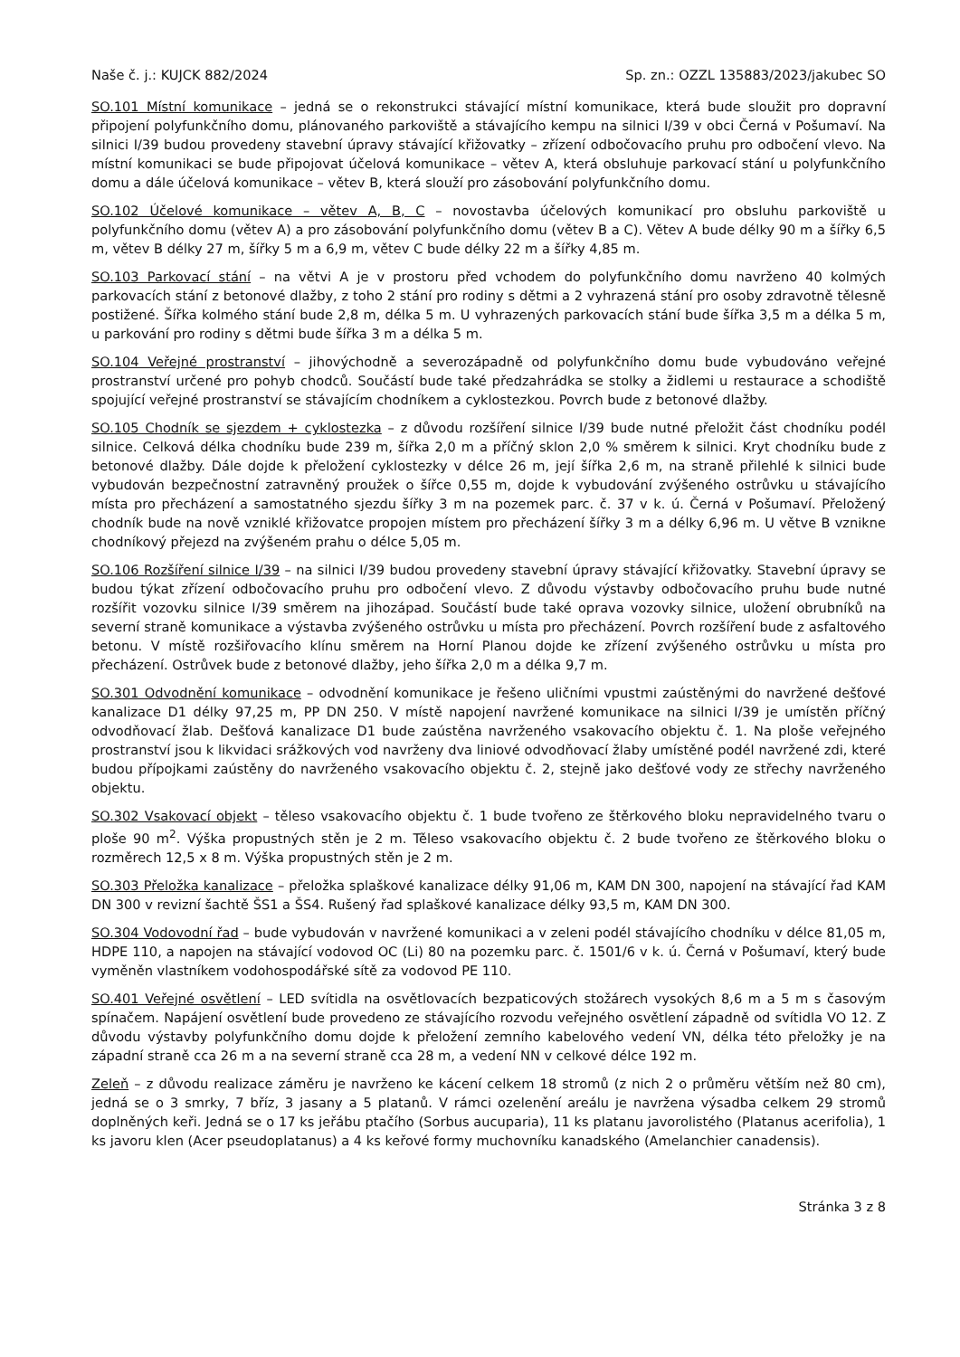Naše č. j.: KUJCK 882/2024 Sp. zn.: OZZL 135883/2023/jakubec SO
SO.101 Místní komunikace – jedná se o rekonstrukci stávající místní komunikace, která bude sloužit pro dopravní připojení polyfunkčního domu, plánovaného parkoviště a stávajícího kempu na silnici I/39 v obci Černá v Pošumaví. Na silnici I/39 budou provedeny stavební úpravy stávající křižovatky – zřízení odbočovacího pruhu pro odbočení vlevo. Na místní komunikaci se bude připojovat účelová komunikace – větev A, která obsluhuje parkovací stání u polyfunkčního domu a dále účelová komunikace – větev B, která slouží pro zásobování polyfunkčního domu.
SO.102 Účelové komunikace – větev A, B, C – novostavba účelových komunikací pro obsluhu parkoviště u polyfunkčního domu (větev A) a pro zásobování polyfunkčního domu (větev B a C). Větev A bude délky 90 m a šířky 6,5 m, větev B délky 27 m, šířky 5 m a 6,9 m, větev C bude délky 22 m a šířky 4,85 m.
SO.103 Parkovací stání – na větvi A je v prostoru před vchodem do polyfunkčního domu navrženo 40 kolmých parkovacích stání z betonové dlažby, z toho 2 stání pro rodiny s dětmi a 2 vyhrazená stání pro osoby zdravotně tělesně postižené. Šířka kolmého stání bude 2,8 m, délka 5 m. U vyhrazených parkovacích stání bude šířka 3,5 m a délka 5 m, u parkování pro rodiny s dětmi bude šířka 3 m a délka 5 m.
SO.104 Veřejné prostranství – jihovýchodně a severozápadně od polyfunkčního domu bude vybudováno veřejné prostranství určené pro pohyb chodců. Součástí bude také předzahrádka se stolky a židlemi u restaurace a schodiště spojující veřejné prostranství se stávajícím chodníkem a cyklostezkou. Povrch bude z betonové dlažby.
SO.105 Chodník se sjezdem + cyklostezka – z důvodu rozšíření silnice I/39 bude nutné přeložit část chodníku podél silnice. Celková délka chodníku bude 239 m, šířka 2,0 m a příčný sklon 2,0 % směrem k silnici. Kryt chodníku bude z betonové dlažby. Dále dojde k přeložení cyklostezky v délce 26 m, její šířka 2,6 m, na straně přilehlé k silnici bude vybudován bezpečnostní zatravněný proužek o šířce 0,55 m, dojde k vybudování zvýšeného ostrůvku u stávajícího místa pro přecházení a samostatného sjezdu šířky 3 m na pozemek parc. č. 37 v k. ú. Černá v Pošumaví. Přeložený chodník bude na nově vzniklé křižovatce propojen místem pro přecházení šířky 3 m a délky 6,96 m. U větve B vznikne chodníkový přejezd na zvýšeném prahu o délce 5,05 m.
SO.106 Rozšíření silnice I/39 – na silnici I/39 budou provedeny stavební úpravy stávající křižovatky. Stavební úpravy se budou týkat zřízení odbočovacího pruhu pro odbočení vlevo. Z důvodu výstavby odbočovacího pruhu bude nutné rozšířit vozovku silnice I/39 směrem na jihozápad. Součástí bude také oprava vozovky silnice, uložení obrubníků na severní straně komunikace a výstavba zvýšeného ostrůvku u místa pro přecházení. Povrch rozšíření bude z asfaltového betonu. V místě rozšiřovacího klínu směrem na Horní Planou dojde ke zřízení zvýšeného ostrůvku u místa pro přecházení. Ostrůvek bude z betonové dlažby, jeho šířka 2,0 m a délka 9,7 m.
SO.301 Odvodnění komunikace – odvodnění komunikace je řešeno uličními vpustmi zaústěnými do navržené dešťové kanalizace D1 délky 97,25 m, PP DN 250. V místě napojení navržené komunikace na silnici I/39 je umístěn příčný odvodňovací žlab. Dešťová kanalizace D1 bude zaústěna navrženého vsakovacího objektu č. 1. Na ploše veřejného prostranství jsou k likvidaci srážkových vod navrženy dva liniové odvodňovací žlaby umístěné podél navržené zdi, které budou přípojkami zaústěny do navrženého vsakovacího objektu č. 2, stejně jako dešťové vody ze střechy navrženého objektu.
SO.302 Vsakovací objekt – těleso vsakovacího objektu č. 1 bude tvořeno ze štěrkového bloku nepravidelného tvaru o ploše 90 m<sup>2</sup>. Výška propustných stěn je 2 m. Těleso vsakovacího objektu č. 2 bude tvořeno ze štěrkového bloku o rozměrech 12,5 x 8 m. Výška propustných stěn je 2 m.
SO.303 Přeložka kanalizace – přeložka splaškové kanalizace délky 91,06 m, KAM DN 300, napojení na stávající řad KAM DN 300 v revizní šachtě ŠS1 a ŠS4. Rušený řad splaškové kanalizace délky 93,5 m, KAM DN 300.
SO.304 Vodovodní řad – bude vybudován v navržené komunikaci a v zeleni podél stávajícího chodníku v délce 81,05 m, HDPE 110, a napojen na stávající vodovod OC (Li) 80 na pozemku parc. č. 1501/6 v k. ú. Černá v Pošumaví, který bude vyměněn vlastníkem vodohospodářské sítě za vodovod PE 110.
SO.401 Veřejné osvětlení – LED svítidla na osvětlovacích bezpaticových stožárech vysokých 8,6 m a 5 m s časovým spínačem. Napájení osvětlení bude provedeno ze stávajícího rozvodu veřejného osvětlení západně od svítidla VO 12. Z důvodu výstavby polyfunkčního domu dojde k přeložení zemního kabelového vedení VN, délka této přeložky je na západní straně cca 26 m a na severní straně cca 28 m, a vedení NN v celkové délce 192 m.
Zeleň – z důvodu realizace záměru je navrženo ke kácení celkem 18 stromů (z nich 2 o průměru větším než 80 cm), jedná se o 3 smrky, 7 bříz, 3 jasany a 5 platanů. V rámci ozelenění areálu je navržena výsadba celkem 29 stromů doplněných keři. Jedná se o 17 ks jeřábu ptačího (Sorbus aucuparia), 11 ks platanu javorolistého (Platanus acerifolia), 1 ks javoru klen (Acer pseudoplatanus) a 4 ks keřové formy muchovníku kanadského (Amelanchier canadensis).
Stránka 3 z 8